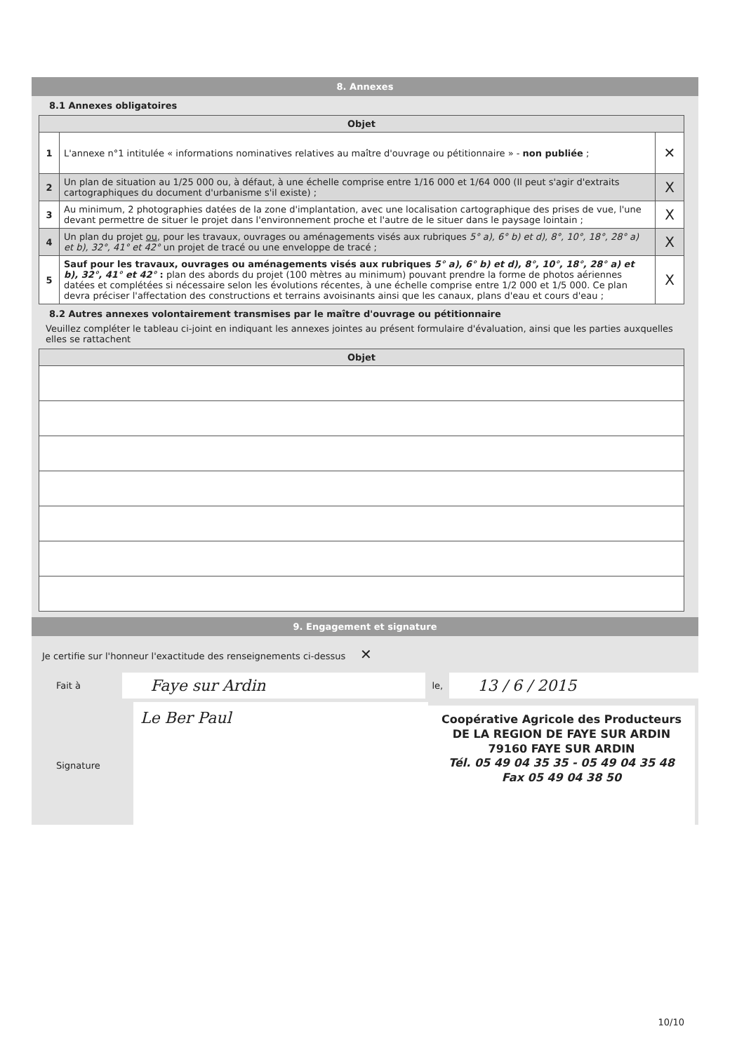8. Annexes
8.1 Annexes obligatoires
| Objet | | |
| --- | --- | --- |
| 1 | L'annexe n°1 intitulée « informations nominatives relatives au maître d'ouvrage ou pétitionnaire » - non publiée ; | ✕ |
| 2 | Un plan de situation au 1/25 000 ou, à défaut, à une échelle comprise entre 1/16 000 et 1/64 000 (Il peut s'agir d'extraits cartographiques du document d'urbanisme s'il existe) ; | X |
| 3 | Au minimum, 2 photographies datées de la zone d'implantation, avec une localisation cartographique des prises de vue, l'une devant permettre de situer le projet dans l'environnement proche et l'autre de le situer dans le paysage lointain ; | X |
| 4 | Un plan du projet ou , pour les travaux, ouvrages ou aménagements visés aux rubriques 5° a), 6° b) et d), 8°, 10°, 18°, 28° a) et b), 32°, 41° et 42° un projet de tracé ou une enveloppe de tracé ; | X |
| 5 | Sauf pour les travaux, ouvrages ou aménagements visés aux rubriques 5° a), 6° b) et d), 8°, 10°, 18°, 28° a) et b), 32°, 41° et 42° : plan des abords du projet (100 mètres au minimum) pouvant prendre la forme de photos aériennes datées et complétées si nécessaire selon les évolutions récentes, à une échelle comprise entre 1/2 000 et 1/5 000. Ce plan devra préciser l'affectation des constructions et terrains avoisinants ainsi que les canaux, plans d'eau et cours d'eau ; | X |
8.2 Autres annexes volontairement transmises par le maître d'ouvrage ou pétitionnaire
Veuillez compléter le tableau ci-joint en indiquant les annexes jointes au présent formulaire d'évaluation, ainsi que les parties auxquelles elles se rattachent
| Objet |
| --- |
9. Engagement et signature
Je certifie sur l'honneur l'exactitude des renseignements ci-dessus ✕
Fait à
Faye sur Ardin
le,
13 / 6 / 2015
Signature
Le Ber Paul
Coopérative Agricole des Producteurs
DE LA REGION DE FAYE SUR ARDIN
79160 FAYE SUR ARDIN
Tél. 05 49 04 35 35 - 05 49 04 35 48
Fax 05 49 04 38 50
10/10